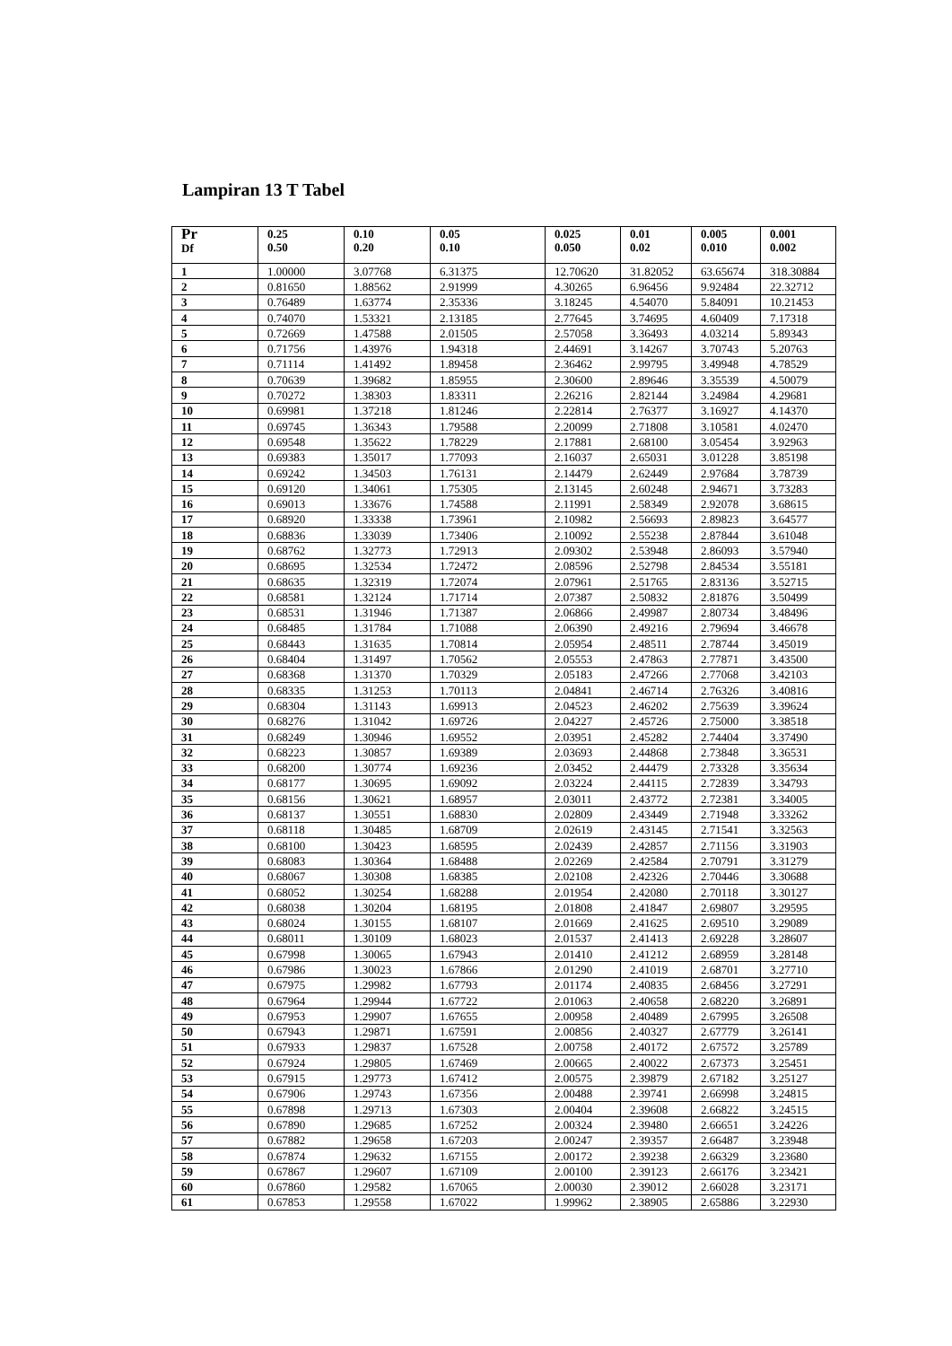Lampiran 13 T Tabel
| Pr Df | 0.25 0.50 | 0.10 0.20 | 0.05 0.10 | 0.025 0.050 | 0.01 0.02 | 0.005 0.010 | 0.001 0.002 |
| --- | --- | --- | --- | --- | --- | --- | --- |
| 1 | 1.00000 | 3.07768 | 6.31375 | 12.70620 | 31.82052 | 63.65674 | 318.30884 |
| 2 | 0.81650 | 1.88562 | 2.91999 | 4.30265 | 6.96456 | 9.92484 | 22.32712 |
| 3 | 0.76489 | 1.63774 | 2.35336 | 3.18245 | 4.54070 | 5.84091 | 10.21453 |
| 4 | 0.74070 | 1.53321 | 2.13185 | 2.77645 | 3.74695 | 4.60409 | 7.17318 |
| 5 | 0.72669 | 1.47588 | 2.01505 | 2.57058 | 3.36493 | 4.03214 | 5.89343 |
| 6 | 0.71756 | 1.43976 | 1.94318 | 2.44691 | 3.14267 | 3.70743 | 5.20763 |
| 7 | 0.71114 | 1.41492 | 1.89458 | 2.36462 | 2.99795 | 3.49948 | 4.78529 |
| 8 | 0.70639 | 1.39682 | 1.85955 | 2.30600 | 2.89646 | 3.35539 | 4.50079 |
| 9 | 0.70272 | 1.38303 | 1.83311 | 2.26216 | 2.82144 | 3.24984 | 4.29681 |
| 10 | 0.69981 | 1.37218 | 1.81246 | 2.22814 | 2.76377 | 3.16927 | 4.14370 |
| 11 | 0.69745 | 1.36343 | 1.79588 | 2.20099 | 2.71808 | 3.10581 | 4.02470 |
| 12 | 0.69548 | 1.35622 | 1.78229 | 2.17881 | 2.68100 | 3.05454 | 3.92963 |
| 13 | 0.69383 | 1.35017 | 1.77093 | 2.16037 | 2.65031 | 3.01228 | 3.85198 |
| 14 | 0.69242 | 1.34503 | 1.76131 | 2.14479 | 2.62449 | 2.97684 | 3.78739 |
| 15 | 0.69120 | 1.34061 | 1.75305 | 2.13145 | 2.60248 | 2.94671 | 3.73283 |
| 16 | 0.69013 | 1.33676 | 1.74588 | 2.11991 | 2.58349 | 2.92078 | 3.68615 |
| 17 | 0.68920 | 1.33338 | 1.73961 | 2.10982 | 2.56693 | 2.89823 | 3.64577 |
| 18 | 0.68836 | 1.33039 | 1.73406 | 2.10092 | 2.55238 | 2.87844 | 3.61048 |
| 19 | 0.68762 | 1.32773 | 1.72913 | 2.09302 | 2.53948 | 2.86093 | 3.57940 |
| 20 | 0.68695 | 1.32534 | 1.72472 | 2.08596 | 2.52798 | 2.84534 | 3.55181 |
| 21 | 0.68635 | 1.32319 | 1.72074 | 2.07961 | 2.51765 | 2.83136 | 3.52715 |
| 22 | 0.68581 | 1.32124 | 1.71714 | 2.07387 | 2.50832 | 2.81876 | 3.50499 |
| 23 | 0.68531 | 1.31946 | 1.71387 | 2.06866 | 2.49987 | 2.80734 | 3.48496 |
| 24 | 0.68485 | 1.31784 | 1.71088 | 2.06390 | 2.49216 | 2.79694 | 3.46678 |
| 25 | 0.68443 | 1.31635 | 1.70814 | 2.05954 | 2.48511 | 2.78744 | 3.45019 |
| 26 | 0.68404 | 1.31497 | 1.70562 | 2.05553 | 2.47863 | 2.77871 | 3.43500 |
| 27 | 0.68368 | 1.31370 | 1.70329 | 2.05183 | 2.47266 | 2.77068 | 3.42103 |
| 28 | 0.68335 | 1.31253 | 1.70113 | 2.04841 | 2.46714 | 2.76326 | 3.40816 |
| 29 | 0.68304 | 1.31143 | 1.69913 | 2.04523 | 2.46202 | 2.75639 | 3.39624 |
| 30 | 0.68276 | 1.31042 | 1.69726 | 2.04227 | 2.45726 | 2.75000 | 3.38518 |
| 31 | 0.68249 | 1.30946 | 1.69552 | 2.03951 | 2.45282 | 2.74404 | 3.37490 |
| 32 | 0.68223 | 1.30857 | 1.69389 | 2.03693 | 2.44868 | 2.73848 | 3.36531 |
| 33 | 0.68200 | 1.30774 | 1.69236 | 2.03452 | 2.44479 | 2.73328 | 3.35634 |
| 34 | 0.68177 | 1.30695 | 1.69092 | 2.03224 | 2.44115 | 2.72839 | 3.34793 |
| 35 | 0.68156 | 1.30621 | 1.68957 | 2.03011 | 2.43772 | 2.72381 | 3.34005 |
| 36 | 0.68137 | 1.30551 | 1.68830 | 2.02809 | 2.43449 | 2.71948 | 3.33262 |
| 37 | 0.68118 | 1.30485 | 1.68709 | 2.02619 | 2.43145 | 2.71541 | 3.32563 |
| 38 | 0.68100 | 1.30423 | 1.68595 | 2.02439 | 2.42857 | 2.71156 | 3.31903 |
| 39 | 0.68083 | 1.30364 | 1.68488 | 2.02269 | 2.42584 | 2.70791 | 3.31279 |
| 40 | 0.68067 | 1.30308 | 1.68385 | 2.02108 | 2.42326 | 2.70446 | 3.30688 |
| 41 | 0.68052 | 1.30254 | 1.68288 | 2.01954 | 2.42080 | 2.70118 | 3.30127 |
| 42 | 0.68038 | 1.30204 | 1.68195 | 2.01808 | 2.41847 | 2.69807 | 3.29595 |
| 43 | 0.68024 | 1.30155 | 1.68107 | 2.01669 | 2.41625 | 2.69510 | 3.29089 |
| 44 | 0.68011 | 1.30109 | 1.68023 | 2.01537 | 2.41413 | 2.69228 | 3.28607 |
| 45 | 0.67998 | 1.30065 | 1.67943 | 2.01410 | 2.41212 | 2.68959 | 3.28148 |
| 46 | 0.67986 | 1.30023 | 1.67866 | 2.01290 | 2.41019 | 2.68701 | 3.27710 |
| 47 | 0.67975 | 1.29982 | 1.67793 | 2.01174 | 2.40835 | 2.68456 | 3.27291 |
| 48 | 0.67964 | 1.29944 | 1.67722 | 2.01063 | 2.40658 | 2.68220 | 3.26891 |
| 49 | 0.67953 | 1.29907 | 1.67655 | 2.00958 | 2.40489 | 2.67995 | 3.26508 |
| 50 | 0.67943 | 1.29871 | 1.67591 | 2.00856 | 2.40327 | 2.67779 | 3.26141 |
| 51 | 0.67933 | 1.29837 | 1.67528 | 2.00758 | 2.40172 | 2.67572 | 3.25789 |
| 52 | 0.67924 | 1.29805 | 1.67469 | 2.00665 | 2.40022 | 2.67373 | 3.25451 |
| 53 | 0.67915 | 1.29773 | 1.67412 | 2.00575 | 2.39879 | 2.67182 | 3.25127 |
| 54 | 0.67906 | 1.29743 | 1.67356 | 2.00488 | 2.39741 | 2.66998 | 3.24815 |
| 55 | 0.67898 | 1.29713 | 1.67303 | 2.00404 | 2.39608 | 2.66822 | 3.24515 |
| 56 | 0.67890 | 1.29685 | 1.67252 | 2.00324 | 2.39480 | 2.66651 | 3.24226 |
| 57 | 0.67882 | 1.29658 | 1.67203 | 2.00247 | 2.39357 | 2.66487 | 3.23948 |
| 58 | 0.67874 | 1.29632 | 1.67155 | 2.00172 | 2.39238 | 2.66329 | 3.23680 |
| 59 | 0.67867 | 1.29607 | 1.67109 | 2.00100 | 2.39123 | 2.66176 | 3.23421 |
| 60 | 0.67860 | 1.29582 | 1.67065 | 2.00030 | 2.39012 | 2.66028 | 3.23171 |
| 61 | 0.67853 | 1.29558 | 1.67022 | 1.99962 | 2.38905 | 2.65886 | 3.22930 |